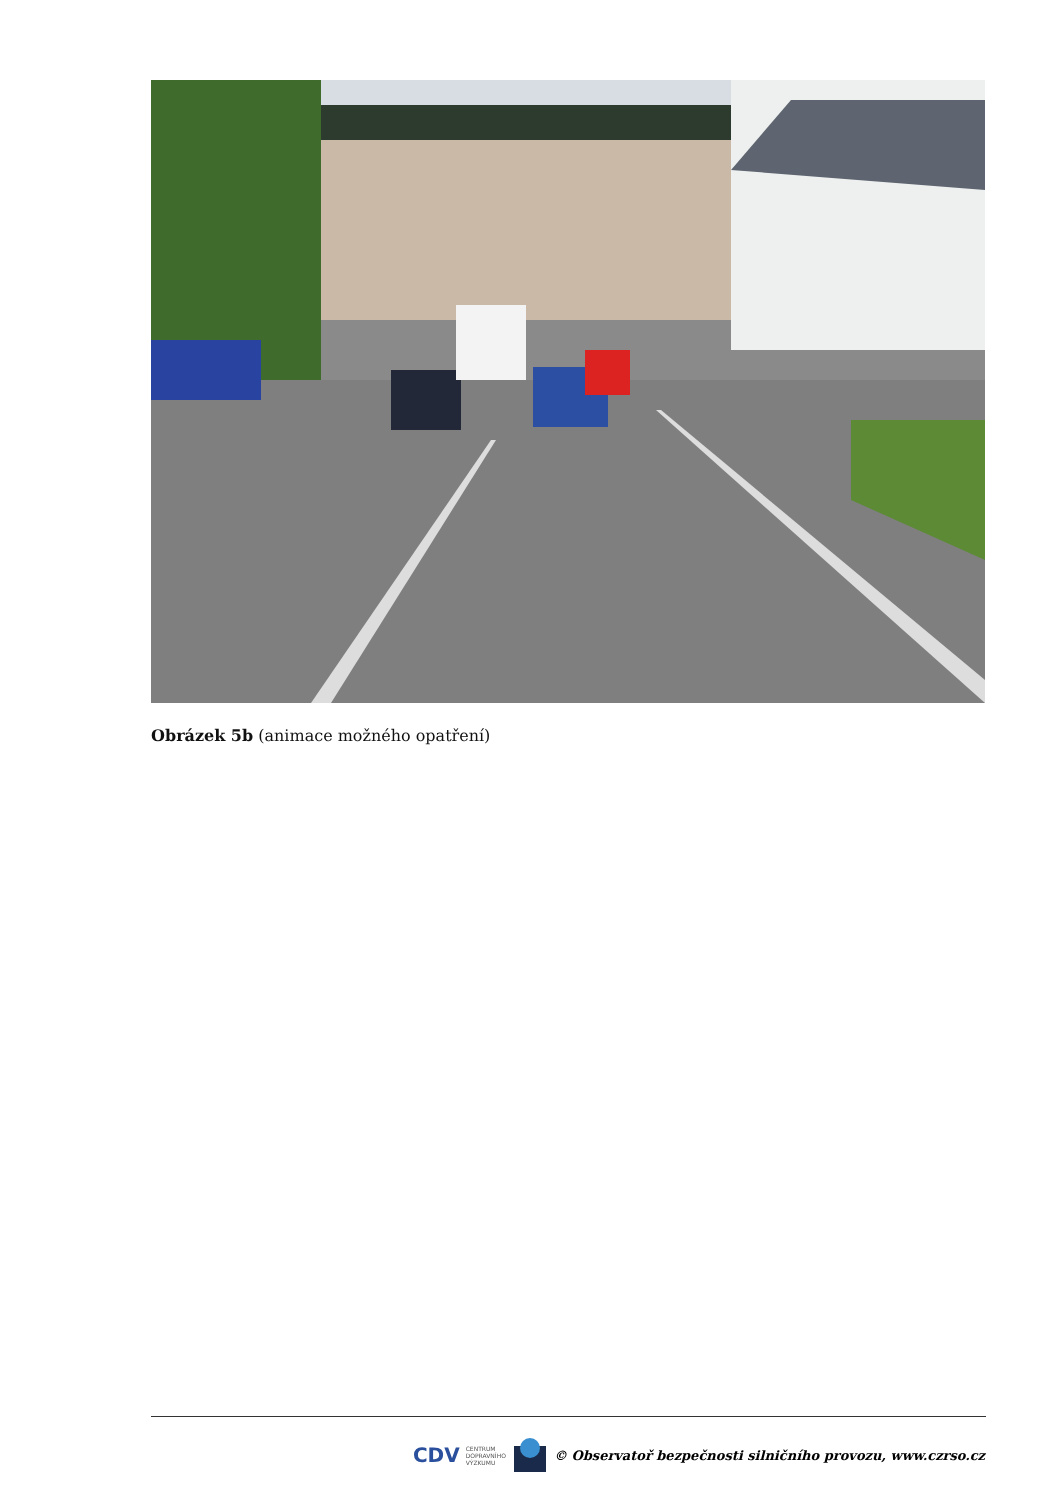Obrázek 5b (animace možného opatření)
CDV CENTRUM
DOPRAVNÍHO
VÝZKUMU © Observatoř bezpečnosti silničního provozu, www.czrso.cz